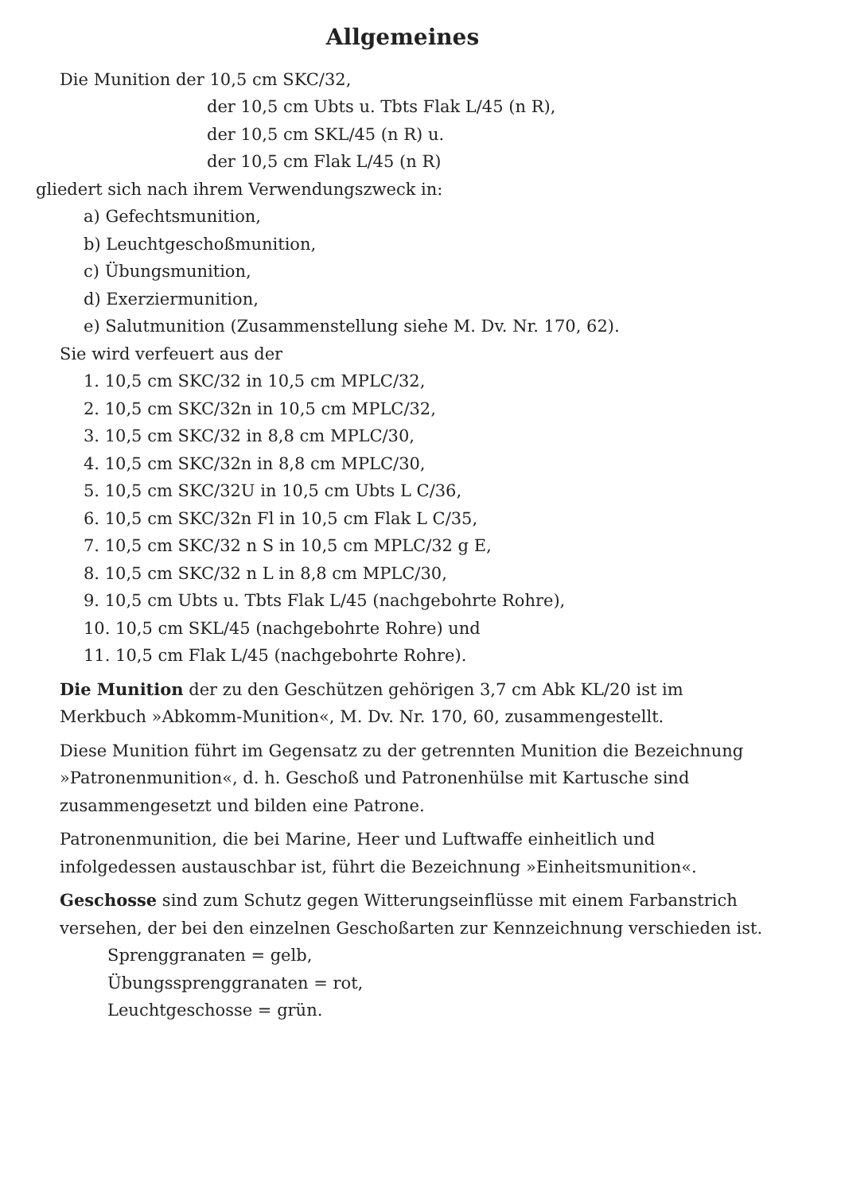Allgemeines
Die Munition der 10,5 cm SKC/32,
der 10,5 cm Ubts u. Tbts Flak L/45 (n R),
der 10,5 cm SKL/45 (n R) u.
der 10,5 cm Flak L/45 (n R)
gliedert sich nach ihrem Verwendungszweck in:
a) Gefechtsmunition,
b) Leuchtgeschoßmunition,
c) Übungsmunition,
d) Exerziermunition,
e) Salutmunition (Zusammenstellung siehe M. Dv. Nr. 170, 62).
Sie wird verfeuert aus der
1. 10,5 cm SKC/32 in 10,5 cm MPLC/32,
2. 10,5 cm SKC/32n in 10,5 cm MPLC/32,
3. 10,5 cm SKC/32 in 8,8 cm MPLC/30,
4. 10,5 cm SKC/32n in 8,8 cm MPLC/30,
5. 10,5 cm SKC/32U in 10,5 cm Ubts L C/36,
6. 10,5 cm SKC/32n Fl in 10,5 cm Flak L C/35,
7. 10,5 cm SKC/32 n S in 10,5 cm MPLC/32 g E,
8. 10,5 cm SKC/32 n L in 8,8 cm MPLC/30,
9. 10,5 cm Ubts u. Tbts Flak L/45 (nachgebohrte Rohre),
10. 10,5 cm SKL/45 (nachgebohrte Rohre) und
11. 10,5 cm Flak L/45 (nachgebohrte Rohre).
Die Munition der zu den Geschützen gehörigen 3,7 cm Abk KL/20 ist im Merkbuch »Abkomm-Munition«, M. Dv. Nr. 170, 60, zusammengestellt.
Diese Munition führt im Gegensatz zu der getrennten Munition die Bezeichnung »Patronenmunition«, d. h. Geschoß und Patronenhülse mit Kartusche sind zusammengesetzt und bilden eine Patrone.
Patronenmunition, die bei Marine, Heer und Luftwaffe einheitlich und infolgedessen austauschbar ist, führt die Bezeichnung »Einheitsmunition«.
Geschosse sind zum Schutz gegen Witterungseinflüsse mit einem Farbanstrich versehen, der bei den einzelnen Geschoßarten zur Kennzeichnung verschieden ist.
Sprenggranaten = gelb,
Übungssprenggranaten = rot,
Leuchtgeschosse = grün.